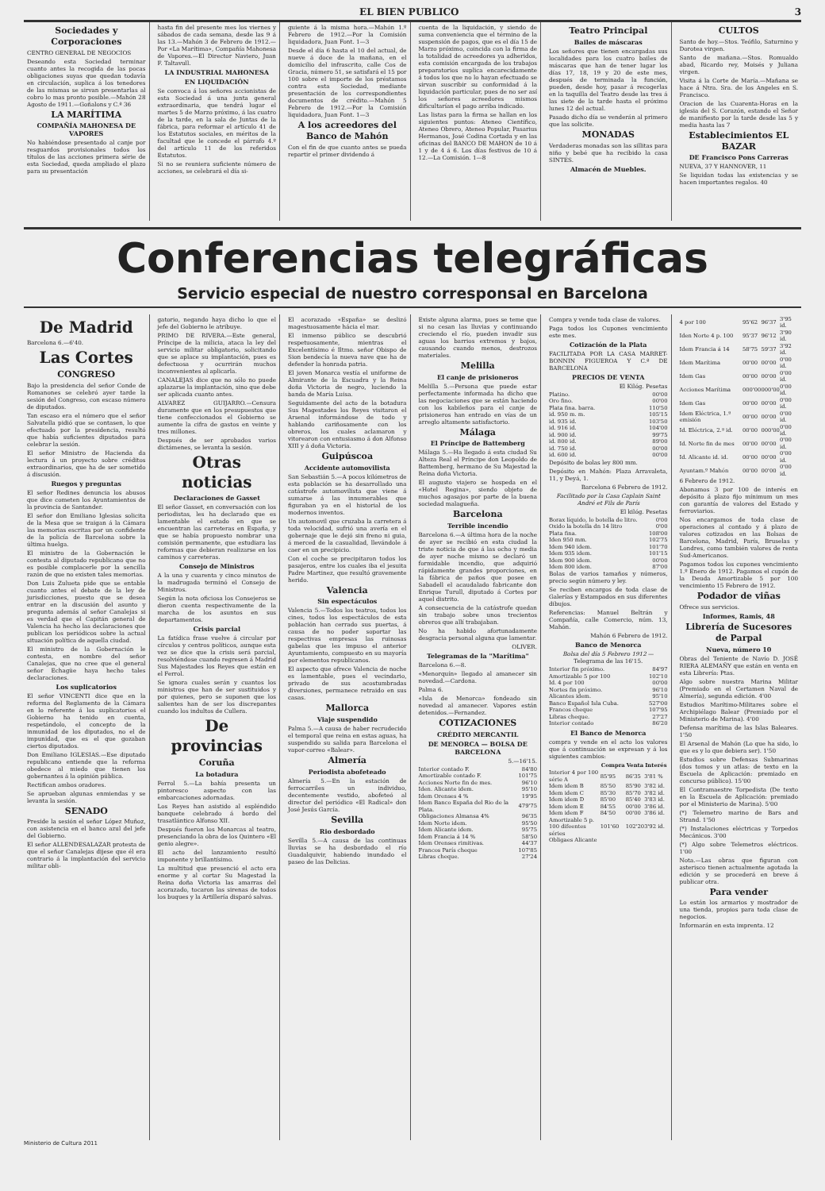EL BIEN PUBLICO 3
Sociedades y Corporaciones
CENTRO GENERAL DE NEGOCIOS
Deseando esta Sociedad terminar cuanto antes la recogida de las pocas obligaciones suyas que quedan todavía en circulación, suplica á los tenedores de las mismas se sirvan presentarlas al cobro lo mas pronto posible.—Mahón 28 Agosto de 1911.—Goñalons y C.ª 36
LA MARÍTIMA
COMPAÑÍA MAHONESA DE VAPORES
No habiéndose presentado al canje por resguardos provisionales todos los títulos de las acciones primera série de esta Sociedad, queda ampliado el plazo para su presentación
hasta fin del presente mes los viernes y sábados de cada semana, desde las 9 á las 13.—Mahón 3 de Febrero de 1912.—Por «La Marítima», Compañía Mahonesa de Vapores.—El Director Naviero, Juan F. Taltavull.
LA INDUSTRIAL MAHONESA
EN LIQUIDACIÓN
Se convoca á los señores accionistas de esta Sociedad á una junta general extraordinaria, que tendrá lugar el martes 5 de Marzo próximo, á las cuatro de la tarde, en la sala de Juntas de la fábrica, para reformar el artículo 41 de los Estatutos sociales, en méritos de la facultad que le concede el párrafo 4.º del artículo 11 de los referidos Estatutos.
Si no se reuniera suficiente número de acciones, se celebrará el día si-
guiente á la misma hora.—Mahón 1.º Febrero de 1912.—Por la Comisión liquidadora, Juan Font. 1—3
Desde el día 6 hasta el 10 del actual, de nueve á doce de la mañana, en el domicilio del infrascrito, calle Cos de Gracia, número 51, se satisfará el 15 por 100 sobre el importe de los préstamos contra esta Sociedad, mediante presentación de los correspondientes documentos de crédito.—Mahón 5 Febrero de 1912.—Por la Comisión liquidadora, Juan Font. 1—3
A los acreedores del Banco de Mahón
Con el fin de que cuanto antes se pueda repartir el primer dividendo á
cuenta de la liquidación, y siendo de suma conveniencia que el término de la suspensión de pagos, que es el día 15 de Marzo próximo, coincida con la firma de la totalidad de acreedores ya adheridos, esta comisión encargada de los trabajos preparatorios suplica encarecidamente á todos los que no lo hayan efectuado se sirvan suscribir su conformidad á la liquidación particular, pues de no ser así los señores acreedores mismos dificultarían el pago arriba indicado.
Las listas para la firma se hallan en los siguientes puntos: Ateneo Científico, Ateneo Obrero, Ateneo Popular, Pasarius Hermanos, José Codina Cortada y en las oficinas del BANCO DE MAHON de 10 á 1 y de 4 á 6. Los días festivos de 10 á 12.—La Comisión. 1—8
Teatro Principal
Bailes de máscaras
Los señores que tienen encargadas sus localidades para los cuatro bailes de máscaras que han de tener lugar los días 17, 18, 19 y 20 de este mes, después de terminada la función, pueden, desde hoy, pasar á recogerlas en la taquilla del Teatro desde las tres á las siete de la tarde hasta el próximo lunes 12 del actual.
Pasado dicho día se venderán al primero que las solicite.
MONADAS
Verdaderas monadas son las sillitas para niño y bebé que ha recibido la casa SINTES.
Almacén de Muebles.
CULTOS
Santo de hoy.—Stos. Teófilo, Saturnino y Dorotea virgen.
Santo de mañana.—Stos. Romualdo abad, Ricardo rey, Moisés y Juliana virgen.
Visita á la Corte de María.—Mañana se hace á Ntra. Sra. de los Angeles en S. Francisco.
Oracion de las Cuarenta-Horas en la iglesia del S. Corazón, estando el Señor de manifiesto por la tarde desde las 5 y media hasta las 7
Establecimientos EL BAZAR
DE Francisco Pons Carreras
NUEVA, 37 Y HANNOVER, 11
Se liquidan todas las existencias y se hacen importantes regalos. 40
Conferencias telegráficas
Servicio especial de nuestro corresponsal en Barcelona
De Madrid
Barcelona 6.—6'40.
Las Cortes
CONGRESO
Bajo la presidencia del señor Conde de Romanones se celebró ayer tarde la sesión del Congreso, con escaso número de diputados.
Tan escaso era el número que el señor Salvatella pidió que se contasen, lo que efectuado por la presidencia, resultó que había suficientes diputados para celebrar la sesión.
El señor Ministro de Hacienda da lectura á un proyecto sobre créditos extraordinarios, que ha de ser sometido á discusión.
Ruegos y preguntas
El señor Redines denuncia los abusos que dice cometen los Ayuntamientos de la provincia de Santander.
El señor don Emiliano Iglesias solicita de la Mesa que se traigan á la Cámara las memorias escritas por un confidente de la policía de Barcelona sobre la última huelga.
El ministro de la Gobernación le contesta al diputado republicano que no es posible complacerle por la sencilla razón de que no existen tales memorias.
Don Luis Zulueta pide que se entable cuanto antes el debate de la ley de jurisdicciones, puesto que se desea entrar en la discusión del asunto y pregunta además al señor Canalejas si es verdad que el Capitán general de Valencia ha hecho las declaraciones que publican los periódicos sobre la actual situación política de aquella ciudad.
El ministro de la Gobernación le contesta, en nombre del señor Canalejas, que no cree que el general señor Echagüe haya hecho tales declaraciones.
Los suplicatorios
El señor VINCENTI dice que en la reforma del Reglamento de la Cámara en lo referente á los suplicatorios el Gobierno ha tenido en cuenta, respetándolo, el concepto de la inmunidad de los diputados, no el de impunidad, que es el que gozaban ciertos diputados.
Don Emiliano IGLESIAS.—Ese diputado republicano entiende que la reforma obedece al miedo que tienen los gobernantes á la opinión pública.
Rectifican ambos oradores.
Se aprueban algunas enmiendas y se levanta la sesión.
SENADO
Preside la sesión el señor López Muñoz, con asistencia en el banco azul del jefe del Gobierno.
El señor ALLENDESALAZAR protesta de que el señor Canalejas dijese que él era contrario á la implantación del servicio militar obli-
gatorio, negando haya dicho lo que el jefe del Gobierno le atribuye.
PRIMO DE RIVERA.—Este general, Príncipe de la milicia, ataca la ley del servicio militar obligatorio, solicitando que se aplace su implantación, pues es defectuosa y ocurrirán muchos inconvenientes al aplicarla.
CANALEJAS dice que no sólo no puede aplazarse la implantación, sino que debe ser aplicada cuanto antes.
ALVAREZ GUIJARRO.—Censura duramente que en los presupuestos que tiene confeccionados el Gobierno se aumente la cifra de gastos en veinte y tres millones.
Después de ser aprobados varios dictámenes, se levanta la sesión.
Otras noticias
Declaraciones de Gasset
El señor Gasset, en conversación con los periodistas, les ha declarado que es lamentable el estado en que se encuentran las carreteras en España, y que se había propuesto nombrar una comisión permanente, que estudiara las reformas que debieran realizarse en los caminos y carreteras.
Consejo de Ministros
A la una y cuarenta y cinco minutos de la madrugada terminó el Consejo de Ministros.
Según la nota oficiosa los Consejeros se dieron cuenta respectivamente de la marcha de los asuntos en sus departamentos.
Crisis parcial
La fatídica frase vuelve á circular por círculos y centros políticos, aunque esta vez se dice que la crisis será parcial, resolviéndose cuando regresen á Madrid Sus Majestades los Reyes que están en el Ferrol.
Se ignora cuales serán y cuantos los ministros que han de ser sustituidos y por quienes, pero se suponen que los salientes han de ser los discrepantes cuando los indultos de Cullera.
De provincias
Coruña
La botadura
Ferrol 5.—La bahía presenta un pintoresco aspecto con las embarcaciones adornadas.
Los Reyes han asistido al espléndido banquete celebrado á bordo del trasatlántico Alfonso XII.
Después fueron los Monarcas al teatro, presenciando la obra de los Quintero «El genio alegre».
El acto del lanzamiento resultó imponente y brillantísimo.
La multitud que presenció el acto era enorme y al cortar Su Magestad la Reina doña Victoria las amarras del acorazado, tocaron las sirenas de todos los buques y la Artillería disparó salvas.
El acorazado «España» se deslizó magestuosamente hácia el mar.
El inmenso público se descubrió respetuosamente, mientras el Excelentísimo é Iltmo. señor Obispo de Sion bendecía la nueva nave que ha de defender la honrada patria.
El joven Monarca vestía el uniforme de Almirante de la Escuadra y la Reina doña Victoria de negro, luciendo la banda de María Luisa.
Seguidamente del acto de la botadura Sus Magestades los Reyes visitaron el Arsenal informándose de todo y hablando cariñosamente con los obreros, los cuales aclamaron y vitorearon con entusiasmo á don Alfonso XIII y á doña Victoria.
Guipúscoa
Accidente automovilista
San Sebastián 5.—A pocos kilómetros de esta población se ha desarrollado una catástrofe automovilista que viene á sumarse á las innumerables que figuraban ya en el historial de los modernos inventos.
Un automovil que cruzaba la carretera á toda velocidad, sufrió una avería en el gobernaje que le dejó sin freno ni guia, á merced de la casualidad, llevándole á caer en un precipicio.
Con el coche se precipitaron todos los pasajeros, entre los cuales iba el jesuita Padre Martinez, que resultó gravemente herido.
Valencia
Sin espectáculos
Valencia 5.—Todos los teatros, todos los cines, todos los espectáculos de esta población han cerrado sus puertas, á causa de no poder soportar las respectivas empresas las ruinosas gabelas que les impuso el anterior Ayuntamiento, compuesto en su mayoría por elementos republicanos.
El aspecto que ofrece Valencia de noche es lamentable, pues el vecindario, privado de sus acostumbradas diversiones, permanece retraido en sus casas.
Mallorca
Viaje suspendido
Palma 5.—A causa de haber recrudecido el temporal que reina en estas aguas, ha suspendido su salida para Barcelona el vapor-correo «Balear».
Almería
Periodista abofeteado
Almería 5.—En la estación de ferrocarriles un individuo, decentemente vestido, abofeteó al director del periódico «El Radical» don José Jesús García.
Sevilla
Rio desbordado
Sevilla 5.—A causa de las continuas lluvias se ha desbordado el río Guadalquivir, habiendo inundado el paseo de las Delicias.
Existe alguna alarma, pues se teme que si no cesan las lluvias y continuando creciendo el río, pueden invadir sus aguas los barrios extremos y bajos, causando cuando menos, destrozos materiales.
Melilla
El canje de prisioneros
Melilla 5.—Persona que puede estar perfectamente informada ha dicho que las negociaciones que se están haciendo con los kabileños para el canje de prisioneros han entrado en vías de un arreglo altamente satisfactorio.
Málaga
El Príncipe de Battemberg
Málaga 5.—Ha llegado á esta ciudad Su Alteza Real el Príncipe don Leopoldo de Battemberg, hermano de Su Majestad la Reina doña Victoria.
El augusto viajero se hospeda en el «Hotel Regina», siendo objeto de muchos agasajos por parte de la buena sociedad malagueña.
Barcelona
Terrible incendio
Barcelona 6.—A última hora de la noche de ayer se recibió en esta ciudad la triste noticia de que á las ocho y media de ayer noche mismo se declaró un formidable incendio, que adquirió rápidamente grandes proporciones, en la fábrica de paños que posee en Sabadell el acaudalado fabricante don Enrique Turull, diputado á Cortes por aquel distrito.
A consecuencia de la catástrofe quedan sin trabajo sobre unos trecientos obreros que allí trabajaban.
No ha habido afortunadamente desgracia personal alguna que lamentar.
OLIVER.
Telegramas de la "Marítima"
Barcelona 6.—8.
«Menorquín» llegado al amanecer sin novedad.—Cardona.
Palma 6.
«Isla de Menorca» fondeado sin novedad al amanecer. Vapores están detenidos.—Fernandez.
COTIZACIONES
CRÉDITO MERCANTIL
DE MENORCA — BOLSA DE BARCELONA
5.—16'15.
| Interior contado F. | 84'80 |
| Amortizable contado F. | 101'75 |
| Acciones Norte fin de mes. | 96'10 |
| Iden. Alicante idem. | 95'10 |
| Idem Orenses 4 % | 19'95 |
| Idem Banco España del Rio de la Plata. | 479'75 |
| Obligaciones Almansa 4% | 96'35 |
| Idem Norte idem. | 95'50 |
| Idem Alicante idem. | 95'75 |
| Idem Francia á 14 % | 58'50 |
| Idem Orenses rimitivas. | 44'37 |
| Francos París cheque | 107'85 |
| Libras cheque. | 27'24 |
Compra y vende toda clase de valores.
Paga todos los Cupones vencimiento este mes.
Cotización de la Plata
FACILITADA POR LA CASA MARRET-BONNIN FIGUEROA Y C.ª DE BARCELONA
PRECIOS DE VENTA
El Kilóg. Pesetas
| Platino. | 00'00 |
| Oro fino. | 00'00 |
| Plata fina. barra. | 110'50 |
| id. 950 m. m. | 105'15 |
| id. 935 id. | 103'50 |
| id. 916 id. | 104'00 |
| id. 900 id. | 99'75 |
| id. 800 id. | 89'00 |
| id. 750 id. | 00'00 |
| id. 600 id. | 00'00 |
Depósito de bolas ley 800 mm.
Depósito en Mahón: Plaza Arravaleta, 11, y Deyá, 1.
Barcelona 6 Febrero de 1912.
Facilitado por la Casa Caplain Saint André et Fils de París
El kilóg. Pesetas
| Borax líquido, lo botella de litro. | 0'00 |
| Oxido la botella dn 14 litro | 0'00 |
| Plata fina. | 108'00 |
| Iden 950 mm. | 102'75 |
| Idem 940 idem. | 101'70 |
| Idem 935 idem. | 101'15 |
| Idem 900 idem. | 00'00 |
| Idem 800 idem. | 87'00 |
Bolas de varios tamaños y números, precio según número y ley.
Se reciben encargos de toda clase de Galerías y Estampados en sus diferentes dibujos.
Referencias: Manuel Beltrán y Compañía, calle Comercio, núm. 13, Mahón.
Mahón 6 Febrero de 1912.
Banco de Menorca
Bolsa del día 5 Febrero 1912 — Telegrama de las 16'15.
| Interior fin próximo. | 84'97 |
| Amortizable 5 por 100 | 102'10 |
| Id. 4 por 100 | 00'00 |
| Nortes fin próximo. | 96'10 |
| Alicantes idem. | 95'10 |
| Banco Español Isla Cuba. | 527'00 |
| Francos cheque | 107'95 |
| Libras cheque. | 27'27 |
| Interior contado | 86'20 |
El Banco de Menorca
compra y vende en el acto los valores que á continuación se expresan y á los siguientes cambios:
| | Compra | Venta | Interés |
| --- | --- | --- | --- |
| Interior 4 por 100 série A | 85'95 | 86'35 | 3'81 % |
| Idem idem B | 85'50 | 85'90 | 3'82 id. |
| Idem idem C | 85'30 | 85'70 | 3'82 id. |
| Idem idem D | 85'00 | 85'40 | 3'83 id. |
| Idem idem E | 84'55 | 00'00 | 3'86 id. |
| Idem idem F | 84'50 | 00'00 | 3'86 id. |
| Amortizable 5 p. 100 difeentes séries | 101'60 | 102'20 | 3'92 id. |
| Obligaes Alicante | | | |
| 4 por 100 | 95'62 | 96'37 | 3'95 id. |
| Iden Norte 4 p. 100 | 95'37 | 96'12 | 3'90 id. |
| Idem Francia á 14 | 58'75 | 59'37 | 3'92 id. |
| Idem Marítima | 00'00 | 00'00 | 0'00 id. |
| Idem Gas | 00'00 | 00'00 | 0'00 id. |
| Acciones Marítima | 000'00 | 000'00 | 0'00 id. |
| Idem Gas | 00'00 | 00'00 | 0'00 id. |
| Idem Eléctrica, 1.ª emisión | 00'00 | 00'00 | 0'00 id. |
| Id. Eléctrica, 2.ª id. | 00'00 | 000'00 | 0'00 id. |
| Id. Norte fin de mes | 00'00 | 00'00 | 0'00 id. |
| Id. Alicante id. id. | 00'00 | 00'00 | 0'00 id. |
| Ayuntam.º Mahón | 00'00 | 00'00 | 0'00 id. |
6 Febrero de 1912.
Abonamos 3 por 100 de interés en depósito á plazo fijo mínimum un mes con garantía de valores del Estado y ferroviarios.
Nos encargamos de toda clase de operaciones al contado y á plazo de valores cotizados en las Bolsas de Barcelona, Madrid, París, Bruselas y Londres, como también valores de renta Sud-Americanos.
Pagamos todos los cupones vencimiento 1.º Enero de 1912. Pagamos el cupón de la Deuda Amortizable 5 por 100 vencimiento 15 Febrero de 1912.
Podador de viñas
Ofrece sus servicios.
Informes, Ramis, 48
Librería de Sucesores de Parpal
Nueva, número 10
Obras del Teniente de Navío D. JOSÉ RIERA ALEMAÑY que están en venta en esta Librería: Ptas.
Algo sobre nuestra Marina Militar (Premiado en el Certamen Naval de Almería), segunda edición. 4'00
Estudios Marítimo-Militares sobre el Archipiélago Balear (Premiado por el Ministerio de Marina). 4'00
Defensa marítima de las Islas Baleares. 1'50
El Arsenal de Mahón (Lo que ha sido, lo que es y lo que debiera ser). 1'50
Estudios sobre Defensas Submarinas (dos tomos y un atlas: de texto en la Escuela de Aplicación: premiado en concurso público). 15'00
El Contramaestre Torpedista (De texto en la Escuela de Aplicación: premiado por el Ministerio de Marina). 5'00
(*) Telemetro marino de Bars and Strand. 1'50
(*) Instalaciones eléctricas y Torpedos Mecánicos. 3'00
(*) Algo sobre Telemetros eléctricos. 1'00
Nota.—Las obras que figuran con asterisco tienen actualmente agotada la edición y se procederá en breve á publicar otra.
Para vender
Lo están los armarios y mostrador de una tienda, propios para toda clase de negocios.
Informarán en esta imprenta. 12
Ministerio de Cultura 2011